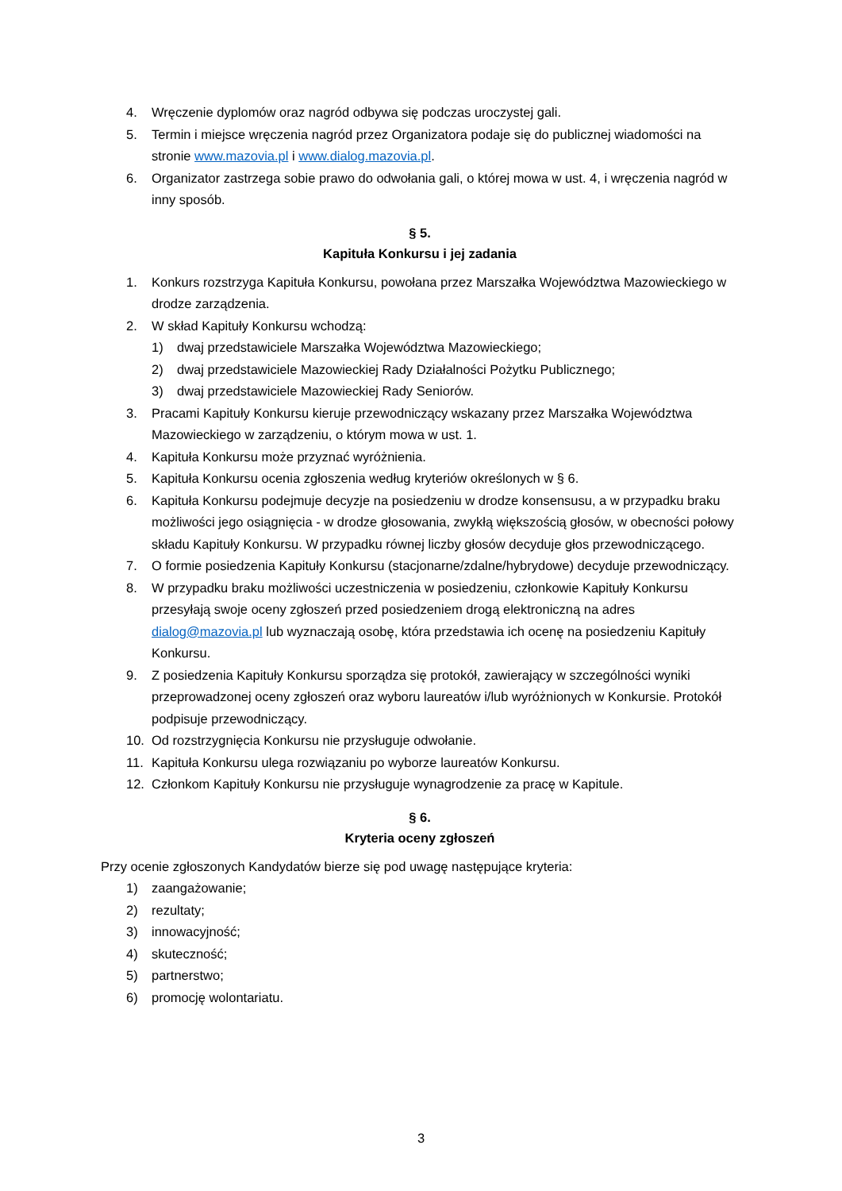4. Wręczenie dyplomów oraz nagród odbywa się podczas uroczystej gali.
5. Termin i miejsce wręczenia nagród przez Organizatora podaje się do publicznej wiadomości na stronie www.mazovia.pl i www.dialog.mazovia.pl.
6. Organizator zastrzega sobie prawo do odwołania gali, o której mowa w ust. 4, i wręczenia nagród w inny sposób.
§ 5.
Kapituła Konkursu i jej zadania
1. Konkurs rozstrzyga Kapituła Konkursu, powołana przez Marszałka Województwa Mazowieckiego w drodze zarządzenia.
2. W skład Kapituły Konkursu wchodzą:
1) dwaj przedstawiciele Marszałka Województwa Mazowieckiego;
2) dwaj przedstawiciele Mazowieckiej Rady Działalności Pożytku Publicznego;
3) dwaj przedstawiciele Mazowieckiej Rady Seniorów.
3. Pracami Kapituły Konkursu kieruje przewodniczący wskazany przez Marszałka Województwa Mazowieckiego w zarządzeniu, o którym mowa w ust. 1.
4. Kapituła Konkursu może przyznać wyróżnienia.
5. Kapituła Konkursu ocenia zgłoszenia według kryteriów określonych w § 6.
6. Kapituła Konkursu podejmuje decyzje na posiedzeniu w drodze konsensusu, a w przypadku braku możliwości jego osiągnięcia - w drodze głosowania, zwykłą większością głosów, w obecności połowy składu Kapituły Konkursu. W przypadku równej liczby głosów decyduje głos przewodniczącego.
7. O formie posiedzenia Kapituły Konkursu (stacjonarne/zdalne/hybrydowe) decyduje przewodniczący.
8. W przypadku braku możliwości uczestniczenia w posiedzeniu, członkowie Kapituły Konkursu przesyłają swoje oceny zgłoszeń przed posiedzeniem drogą elektroniczną na adres dialog@mazovia.pl lub wyznaczają osobę, która przedstawia ich ocenę na posiedzeniu Kapituły Konkursu.
9. Z posiedzenia Kapituły Konkursu sporządza się protokół, zawierający w szczególności wyniki przeprowadzonej oceny zgłoszeń oraz wyboru laureatów i/lub wyróżnionych w Konkursie. Protokół podpisuje przewodniczący.
10. Od rozstrzygnięcia Konkursu nie przysługuje odwołanie.
11. Kapituła Konkursu ulega rozwiązaniu po wyborze laureatów Konkursu.
12. Członkom Kapituły Konkursu nie przysługuje wynagrodzenie za pracę w Kapitule.
§ 6.
Kryteria oceny zgłoszeń
Przy ocenie zgłoszonych Kandydatów bierze się pod uwagę następujące kryteria:
1) zaangażowanie;
2) rezultaty;
3) innowacyjność;
4) skuteczność;
5) partnerstwo;
6) promocję wolontariatu.
3